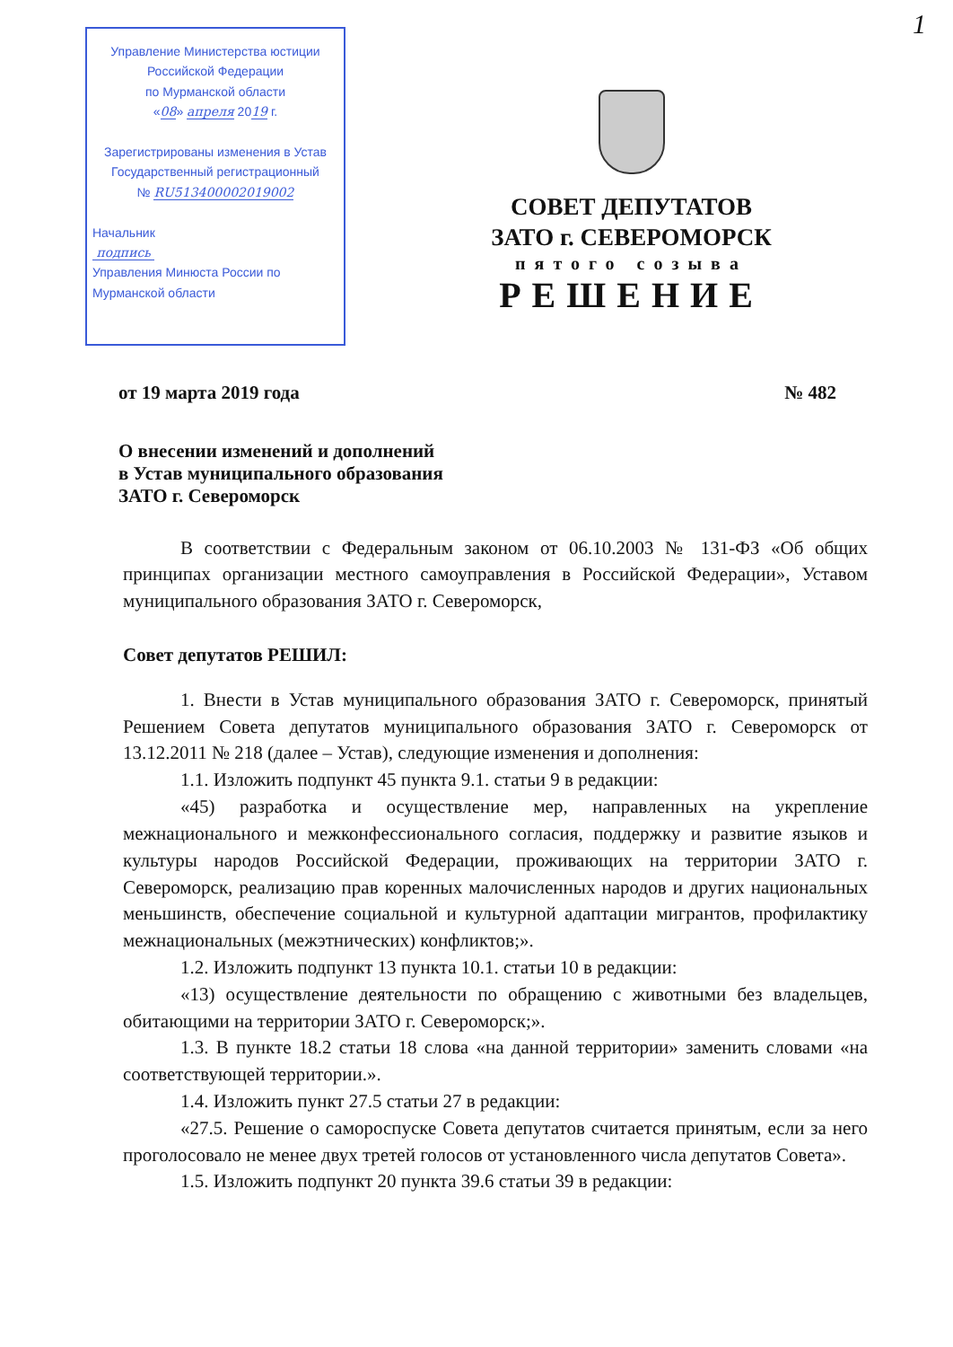1
Управление Министерства юстиции
Российской Федерации
по Мурманской области
«08» апреля 2019 г.
Зарегистрированы изменения в Устав
Государственный регистрационный
№ RU513400002019002
Начальник
подпись
Управления Минюста России по
Мурманской области
СОВЕТ ДЕПУТАТОВ
ЗАТО г. СЕВЕРОМОРСК
пятого созыва
РЕШЕНИЕ
от 19 марта 2019 года № 482
О внесении изменений и дополнений
в Устав муниципального образования
ЗАТО г. Североморск
В соответствии с Федеральным законом от 06.10.2003 № 131-ФЗ «Об общих принципах организации местного самоуправления в Российской Федерации», Уставом муниципального образования ЗАТО г. Североморск,
Совет депутатов РЕШИЛ:
1. Внести в Устав муниципального образования ЗАТО г. Североморск, принятый Решением Совета депутатов муниципального образования ЗАТО г. Североморск от 13.12.2011 № 218 (далее – Устав), следующие изменения и дополнения:
1.1. Изложить подпункт 45 пункта 9.1. статьи 9 в редакции:
«45) разработка и осуществление мер, направленных на укрепление межнационального и межконфессионального согласия, поддержку и развитие языков и культуры народов Российской Федерации, проживающих на территории ЗАТО г. Североморск, реализацию прав коренных малочисленных народов и других национальных меньшинств, обеспечение социальной и культурной адаптации мигрантов, профилактику межнациональных (межэтнических) конфликтов;».
1.2. Изложить подпункт 13 пункта 10.1. статьи 10 в редакции:
«13) осуществление деятельности по обращению с животными без владельцев, обитающими на территории ЗАТО г. Североморск;».
1.3. В пункте 18.2 статьи 18 слова «на данной территории» заменить словами «на соответствующей территории.».
1.4. Изложить пункт 27.5 статьи 27 в редакции:
«27.5. Решение о самороспуске Совета депутатов считается принятым, если за него проголосовало не менее двух третей голосов от установленного числа депутатов Совета».
1.5. Изложить подпункт 20 пункта 39.6 статьи 39 в редакции: